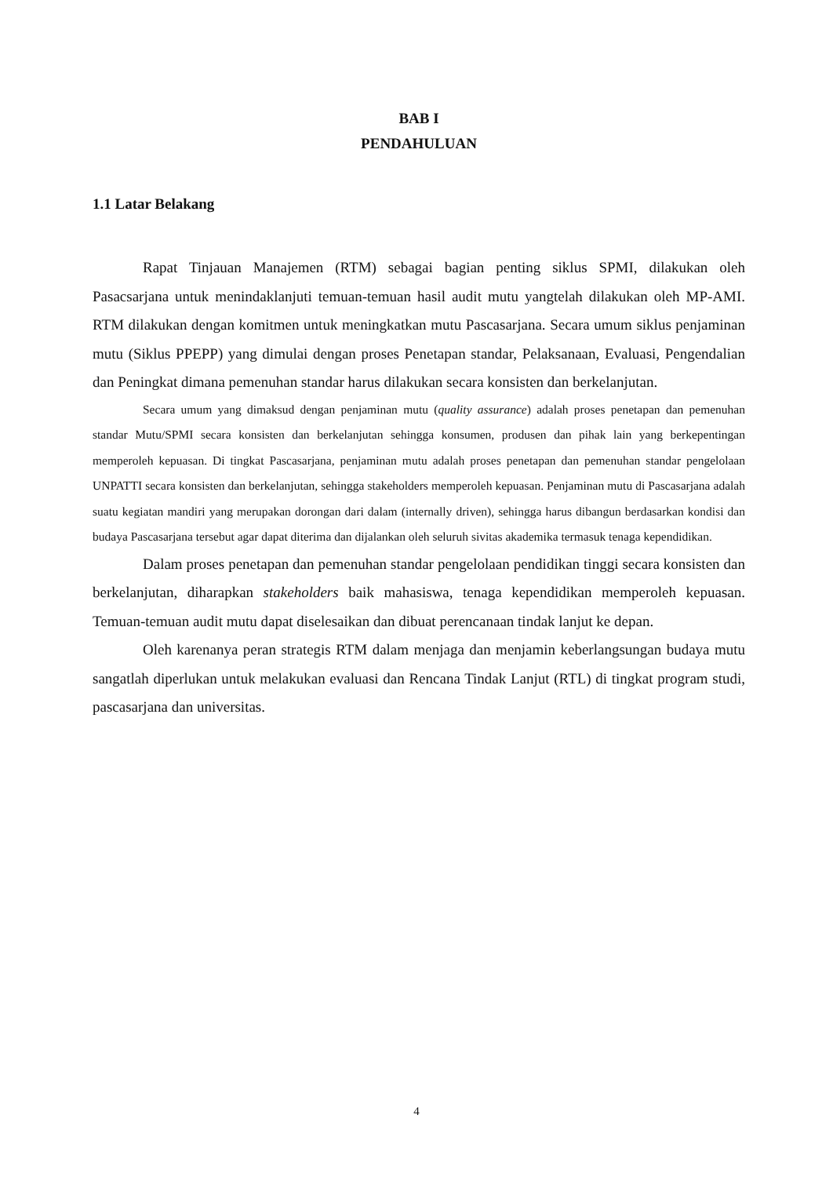BAB I
PENDAHULUAN
1.1 Latar Belakang
Rapat Tinjauan Manajemen (RTM) sebagai bagian penting siklus SPMI, dilakukan oleh Pasacsarjana untuk menindaklanjuti temuan-temuan hasil audit mutu yangtelah dilakukan oleh MP-AMI. RTM dilakukan dengan komitmen untuk meningkatkan mutu Pascasarjana. Secara umum siklus penjaminan mutu (Siklus PPEPP) yang dimulai dengan proses Penetapan standar, Pelaksanaan, Evaluasi, Pengendalian dan Peningkat dimana pemenuhan standar harus dilakukan secara konsisten dan berkelanjutan.
Secara umum yang dimaksud dengan penjaminan mutu (quality assurance) adalah proses penetapan dan pemenuhan standar Mutu/SPMI secara konsisten dan berkelanjutan sehingga konsumen, produsen dan pihak lain yang berkepentingan memperoleh kepuasan. Di tingkat Pascasarjana, penjaminan mutu adalah proses penetapan dan pemenuhan standar pengelolaan UNPATTI secara konsisten dan berkelanjutan, sehingga stakeholders memperoleh kepuasan. Penjaminan mutu di Pascasarjana adalah suatu kegiatan mandiri yang merupakan dorongan dari dalam (internally driven), sehingga harus dibangun berdasarkan kondisi dan budaya Pascasarjana tersebut agar dapat diterima dan dijalankan oleh seluruh sivitas akademika termasuk tenaga kependidikan.
Dalam proses penetapan dan pemenuhan standar pengelolaan pendidikan tinggi secara konsisten dan berkelanjutan, diharapkan stakeholders baik mahasiswa, tenaga kependidikan memperoleh kepuasan. Temuan-temuan audit mutu dapat diselesaikan dan dibuat perencanaan tindak lanjut ke depan.
Oleh karenanya peran strategis RTM dalam menjaga dan menjamin keberlangsungan budaya mutu sangatlah diperlukan untuk melakukan evaluasi dan Rencana Tindak Lanjut (RTL) di tingkat program studi, pascasarjana dan universitas.
4